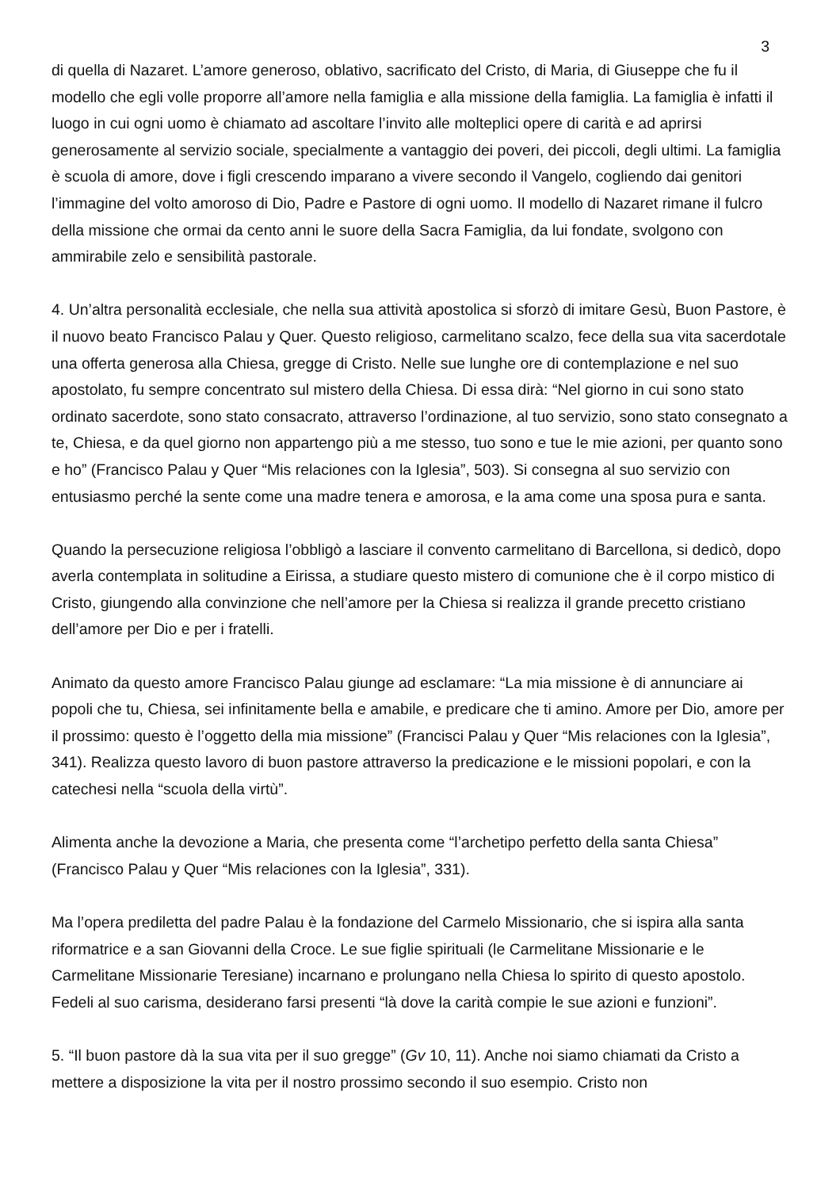3
di quella di Nazaret. L’amore generoso, oblativo, sacrificato del Cristo, di Maria, di Giuseppe che fu il modello che egli volle proporre all’amore nella famiglia e alla missione della famiglia. La famiglia è infatti il luogo in cui ogni uomo è chiamato ad ascoltare l’invito alle molteplici opere di carità e ad aprirsi generosamente al servizio sociale, specialmente a vantaggio dei poveri, dei piccoli, degli ultimi. La famiglia è scuola di amore, dove i figli crescendo imparano a vivere secondo il Vangelo, cogliendo dai genitori l’immagine del volto amoroso di Dio, Padre e Pastore di ogni uomo. Il modello di Nazaret rimane il fulcro della missione che ormai da cento anni le suore della Sacra Famiglia, da lui fondate, svolgono con ammirabile zelo e sensibilità pastorale.
4. Un’altra personalità ecclesiale, che nella sua attività apostolica si sforzò di imitare Gesù, Buon Pastore, è il nuovo beato Francisco Palau y Quer. Questo religioso, carmelitano scalzo, fece della sua vita sacerdotale una offerta generosa alla Chiesa, gregge di Cristo. Nelle sue lunghe ore di contemplazione e nel suo apostolato, fu sempre concentrato sul mistero della Chiesa. Di essa dirà: “Nel giorno in cui sono stato ordinato sacerdote, sono stato consacrato, attraverso l’ordinazione, al tuo servizio, sono stato consegnato a te, Chiesa, e da quel giorno non appartengo più a me stesso, tuo sono e tue le mie azioni, per quanto sono e ho” (Francisco Palau y Quer “Mis relaciones con la Iglesia”, 503). Si consegna al suo servizio con entusiasmo perché la sente come una madre tenera e amorosa, e la ama come una sposa pura e santa.
Quando la persecuzione religiosa l’obbligò a lasciare il convento carmelitano di Barcellona, si dedicò, dopo averla contemplata in solitudine a Eirissa, a studiare questo mistero di comunione che è il corpo mistico di Cristo, giungendo alla convinzione che nell’amore per la Chiesa si realizza il grande precetto cristiano dell’amore per Dio e per i fratelli.
Animato da questo amore Francisco Palau giunge ad esclamare: “La mia missione è di annunciare ai popoli che tu, Chiesa, sei infinitamente bella e amabile, e predicare che ti amino. Amore per Dio, amore per il prossimo: questo è l’oggetto della mia missione” (Francisci Palau y Quer “Mis relaciones con la Iglesia”, 341). Realizza questo lavoro di buon pastore attraverso la predicazione e le missioni popolari, e con la catechesi nella “scuola della virtù”.
Alimenta anche la devozione a Maria, che presenta come “l’archetipo perfetto della santa Chiesa” (Francisco Palau y Quer “Mis relaciones con la Iglesia”, 331).
Ma l’opera prediletta del padre Palau è la fondazione del Carmelo Missionario, che si ispira alla santa riformatrice e a san Giovanni della Croce. Le sue figlie spirituali (le Carmelitane Missionarie e le Carmelitane Missionarie Teresiane) incarnano e prolungano nella Chiesa lo spirito di questo apostolo. Fedeli al suo carisma, desiderano farsi presenti “là dove la carità compie le sue azioni e funzioni”.
5. “Il buon pastore dà la sua vita per il suo gregge” (Gv 10, 11). Anche noi siamo chiamati da Cristo a mettere a disposizione la vita per il nostro prossimo secondo il suo esempio. Cristo non